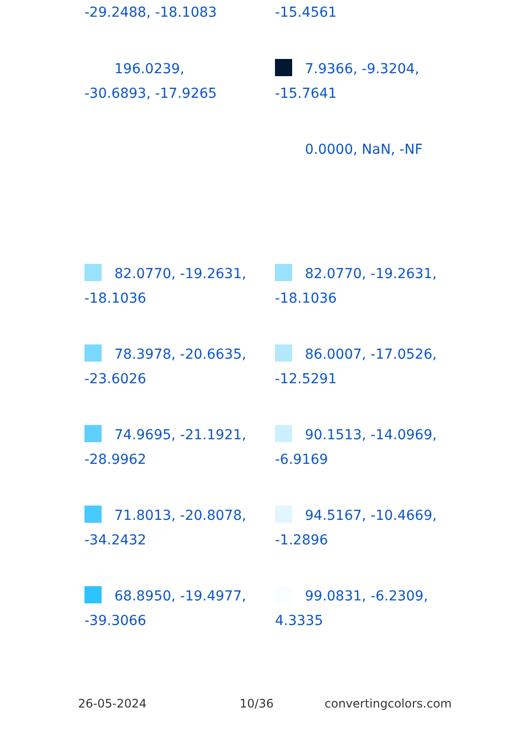-29.2488, -18.1083
-15.4561
196.0239,
-30.6893, -17.9265
7.9366, -9.3204,
-15.7641
0.0000, NaN, -NF
82.0770, -19.2631,
-18.1036
82.0770, -19.2631,
-18.1036
78.3978, -20.6635,
-23.6026
86.0007, -17.0526,
-12.5291
74.9695, -21.1921,
-28.9962
90.1513, -14.0969,
-6.9169
71.8013, -20.8078,
-34.2432
94.5167, -10.4669,
-1.2896
68.8950, -19.4977,
-39.3066
99.0831, -6.2309,
4.3335
26-05-2024 10/36 convertingcolors.com